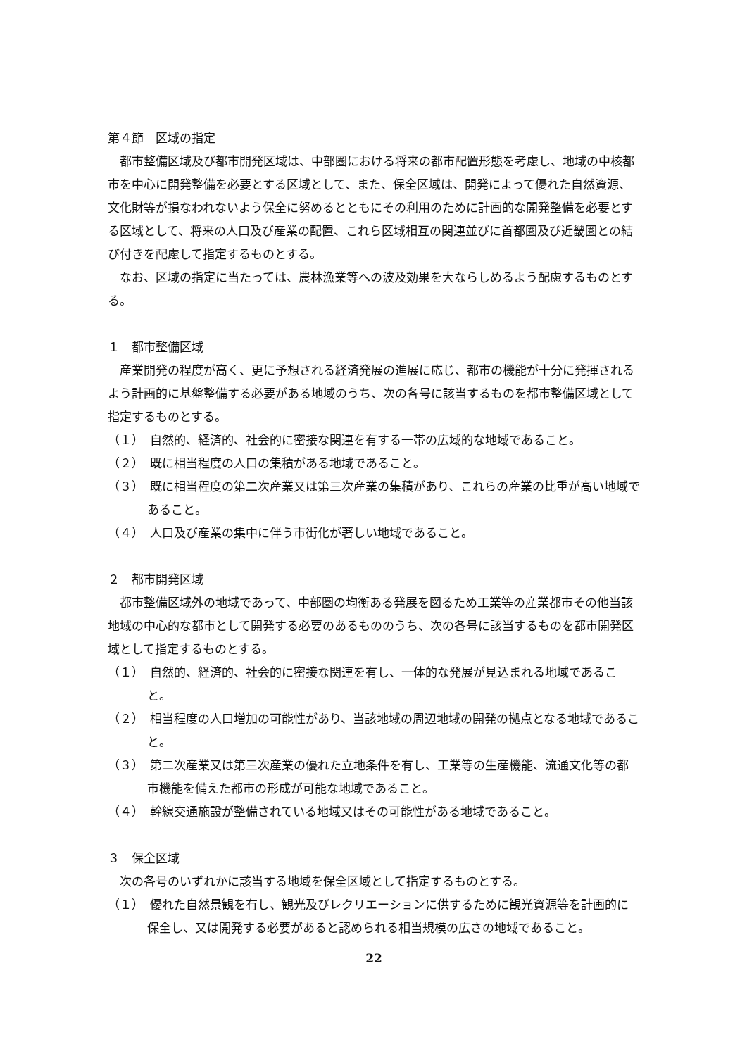第４節　区域の指定
都市整備区域及び都市開発区域は、中部圏における将来の都市配置形態を考慮し、地域の中核都市を中心に開発整備を必要とする区域として、また、保全区域は、開発によって優れた自然資源、文化財等が損なわれないよう保全に努めるとともにその利用のために計画的な開発整備を必要とする区域として、将来の人口及び産業の配置、これら区域相互の関連並びに首都圏及び近畿圏との結び付きを配慮して指定するものとする。
なお、区域の指定に当たっては、農林漁業等への波及効果を大ならしめるよう配慮するものとする。
１　都市整備区域
産業開発の程度が高く、更に予想される経済発展の進展に応じ、都市の機能が十分に発揮されるよう計画的に基盤整備する必要がある地域のうち、次の各号に該当するものを都市整備区域として指定するものとする。
（１）　自然的、経済的、社会的に密接な関連を有する一帯の広域的な地域であること。
（２）　既に相当程度の人口の集積がある地域であること。
（３）　既に相当程度の第二次産業又は第三次産業の集積があり、これらの産業の比重が高い地域であること。
（４）　人口及び産業の集中に伴う市街化が著しい地域であること。
２　都市開発区域
都市整備区域外の地域であって、中部圏の均衡ある発展を図るため工業等の産業都市その他当該地域の中心的な都市として開発する必要のあるもののうち、次の各号に該当するものを都市開発区域として指定するものとする。
（１）　自然的、経済的、社会的に密接な関連を有し、一体的な発展が見込まれる地域であること。
（２）　相当程度の人口増加の可能性があり、当該地域の周辺地域の開発の拠点となる地域であること。
（３）　第二次産業又は第三次産業の優れた立地条件を有し、工業等の生産機能、流通文化等の都市機能を備えた都市の形成が可能な地域であること。
（４）　幹線交通施設が整備されている地域又はその可能性がある地域であること。
３　保全区域
次の各号のいずれかに該当する地域を保全区域として指定するものとする。
（１）　優れた自然景観を有し、観光及びレクリエーションに供するために観光資源等を計画的に保全し、又は開発する必要があると認められる相当規模の広さの地域であること。
22